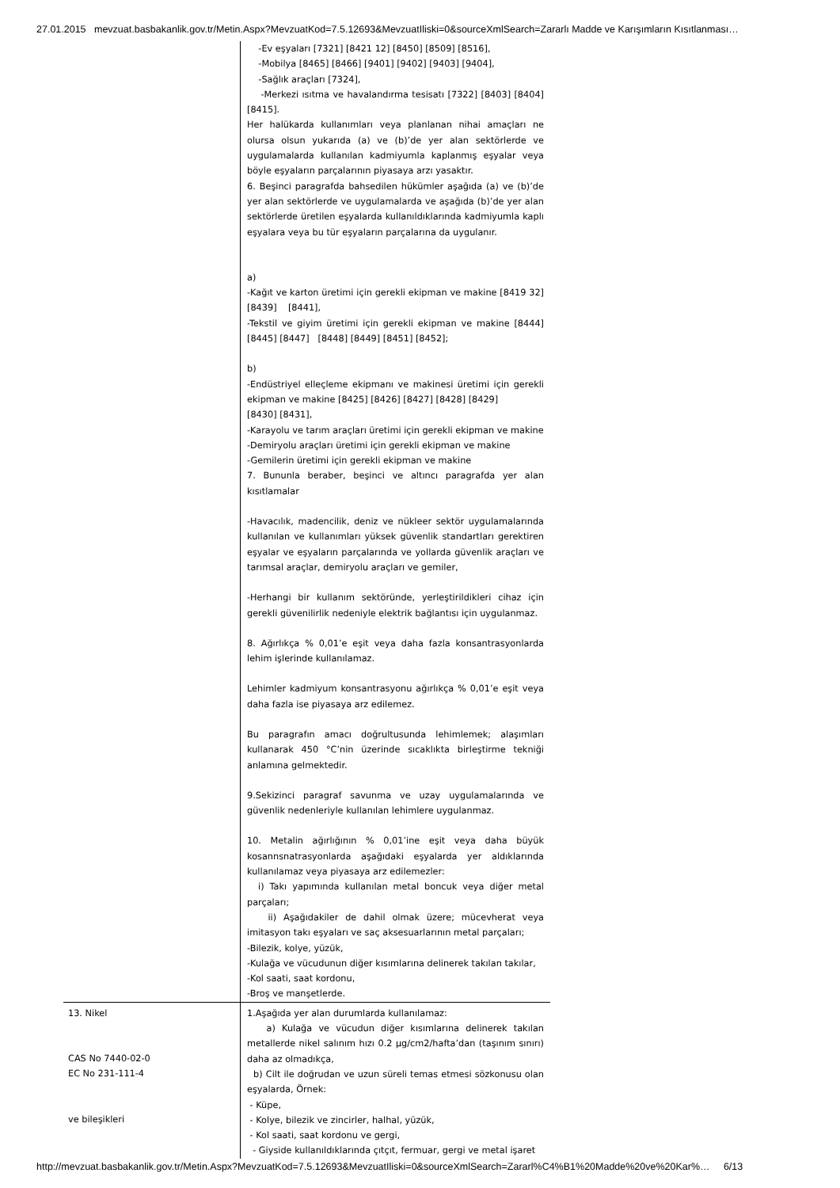27.01.2015 mevzuat.basbakanlik.gov.tr/Metin.Aspx?MevzuatKod=7.5.12693&MevzuatIliski=0&sourceXmlSearch=Zararlı Madde ve Karışımların Kısıtlanması…
| | -Ev eşyaları [7321] [8421 12] [8450] [8509] [8516], -Mobilya [8465] [8466] [9401] [9402] [9403] [9404], -Sağlık araçları [7324], -Merkezi ısıtma ve havalandırma tesisatı [7322] [8403] [8404] [8415]. Her halükarda kullanımları veya planlanan nihai amaçları ne olursa olsun yukarıda (a) ve (b)’de yer alan sektörlerde ve uygulamalarda kullanılan kadmiyumla kaplanmış eşyalar veya böyle eşyaların parçalarının piyasaya arzı yasaktır. 6. Beşinci paragrafda bahsedilen hükümler aşağıda (a) ve (b)’de yer alan sektörlerde ve uygulamalarda ve aşağıda (b)’de yer alan sektörlerde üretilen eşyalarda kullanıldıklarında kadmiyumla kaplı eşyalara veya bu tür eşyaların parçalarına da uygulanır. a) -Kağıt ve karton üretimi için gerekli ekipman ve makine [8419 32] [8439] [8441], -Tekstil ve giyim üretimi için gerekli ekipman ve makine [8444] [8445] [8447] [8448] [8449] [8451] [8452]; b) -Endüstriyel elleçleme ekipmanı ve makinesi üretimi için gerekli ekipman ve makine [8425] [8426] [8427] [8428] [8429] [8430] [8431], -Karayolu ve tarım araçları üretimi için gerekli ekipman ve makine -Demiryolu araçları üretimi için gerekli ekipman ve makine -Gemilerin üretimi için gerekli ekipman ve makine 7. Bununla beraber, beşinci ve altıncı paragrafda yer alan kısıtlamalar -Havacılık, madencilik, deniz ve nükleer sektör uygulamalarında kullanılan ve kullanımları yüksek güvenlik standartları gerektiren eşyalar ve eşyaların parçalarında ve yollarda güvenlik araçları ve tarımsal araçlar, demiryolu araçları ve gemiler, -Herhangi bir kullanım sektöründe, yerleştirildikleri cihaz için gerekli güvenilirlik nedeniyle elektrik bağlantısı için uygulanmaz. 8. Ağırlıkça % 0,01’e eşit veya daha fazla konsantrasyonlarda lehim işlerinde kullanılamaz. Lehimler kadmiyum konsantrasyonu ağırlıkça % 0,01’e eşit veya daha fazla ise piyasaya arz edilemez. Bu paragrafın amacı doğrultusunda lehimlemek; alaşımları kullanarak 450 °C’nin üzerinde sıcaklıkta birleştirme tekniği anlamına gelmektedir. 9.Sekizinci paragraf savunma ve uzay uygulamalarında ve güvenlik nedenleriyle kullanılan lehimlere uygulanmaz. 10. Metalin ağırlığının % 0,01’ine eşit veya daha büyük kosannsnatrasyonlarda aşağıdaki eşyalarda yer aldıklarında kullanılamaz veya piyasaya arz edilemezler: i) Takı yapımında kullanılan metal boncuk veya diğer metal parçaları; ii) Aşağıdakiler de dahil olmak üzere; mücevherat veya imitasyon takı eşyaları ve saç aksesuarlarının metal parçaları; -Bilezik, kolye, yüzük, -Kulağa ve vücudunun diğer kısımlarına delinerek takılan takılar, -Kol saati, saat kordonu, -Broş ve manşetlerde. |
| 13. Nikel CAS No 7440-02-0 EC No 231-111-4 ve bileşikleri | 1.Aşağıda yer alan durumlarda kullanılamaz: a) Kulağa ve vücudun diğer kısımlarına delinerek takılan metallerde nikel salınım hızı 0.2 µg/cm2/hafta’dan (taşınım sınırı) daha az olmadıkça, b) Cilt ile doğrudan ve uzun süreli temas etmesi sözkonusu olan eşyalarda, Örnek: - Küpe, - Kolye, bilezik ve zincirler, halhal, yüzük, - Kol saati, saat kordonu ve gergi, - Giyside kullanıldıklarında çıtçıt, fermuar, gergi ve metal işaret |
http://mevzuat.basbakanlik.gov.tr/Metin.Aspx?MevzuatKod=7.5.12693&MevzuatIliski=0&sourceXmlSearch=Zararl%C4%B1%20Madde%20ve%20Kar%… 6/13